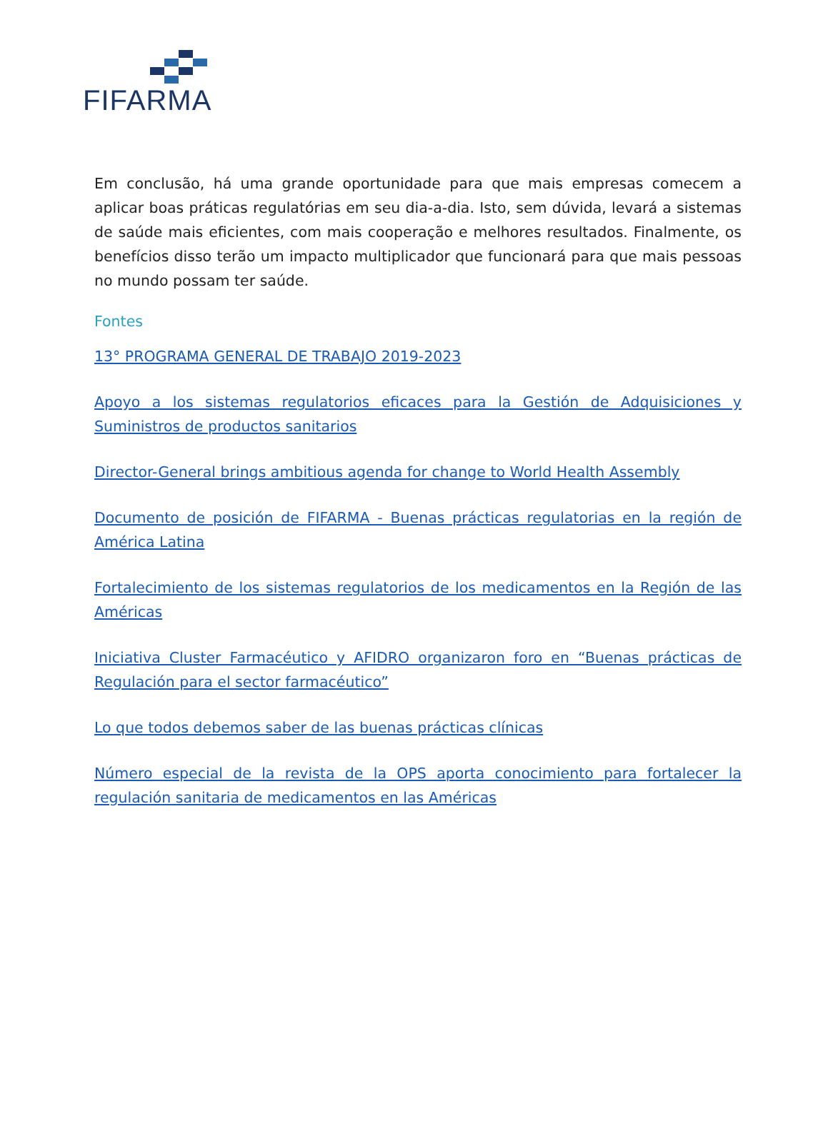FIFARMA
Em conclusão, há uma grande oportunidade para que mais empresas comecem a aplicar boas práticas regulatórias em seu dia-a-dia. Isto, sem dúvida, levará a sistemas de saúde mais eficientes, com mais cooperação e melhores resultados. Finalmente, os benefícios disso terão um impacto multiplicador que funcionará para que mais pessoas no mundo possam ter saúde.
Fontes
13° PROGRAMA GENERAL DE TRABAJO 2019-2023
Apoyo a los sistemas regulatorios eficaces para la Gestión de Adquisiciones y Suministros de productos sanitarios
Director-General brings ambitious agenda for change to World Health Assembly
Documento de posición de FIFARMA - Buenas prácticas regulatorias en la región de América Latina
Fortalecimiento de los sistemas regulatorios de los medicamentos en la Región de las Américas
Iniciativa Cluster Farmacéutico y AFIDRO organizaron foro en “Buenas prácticas de Regulación para el sector farmacéutico”
Lo que todos debemos saber de las buenas prácticas clínicas
Número especial de la revista de la OPS aporta conocimiento para fortalecer la regulación sanitaria de medicamentos en las Américas